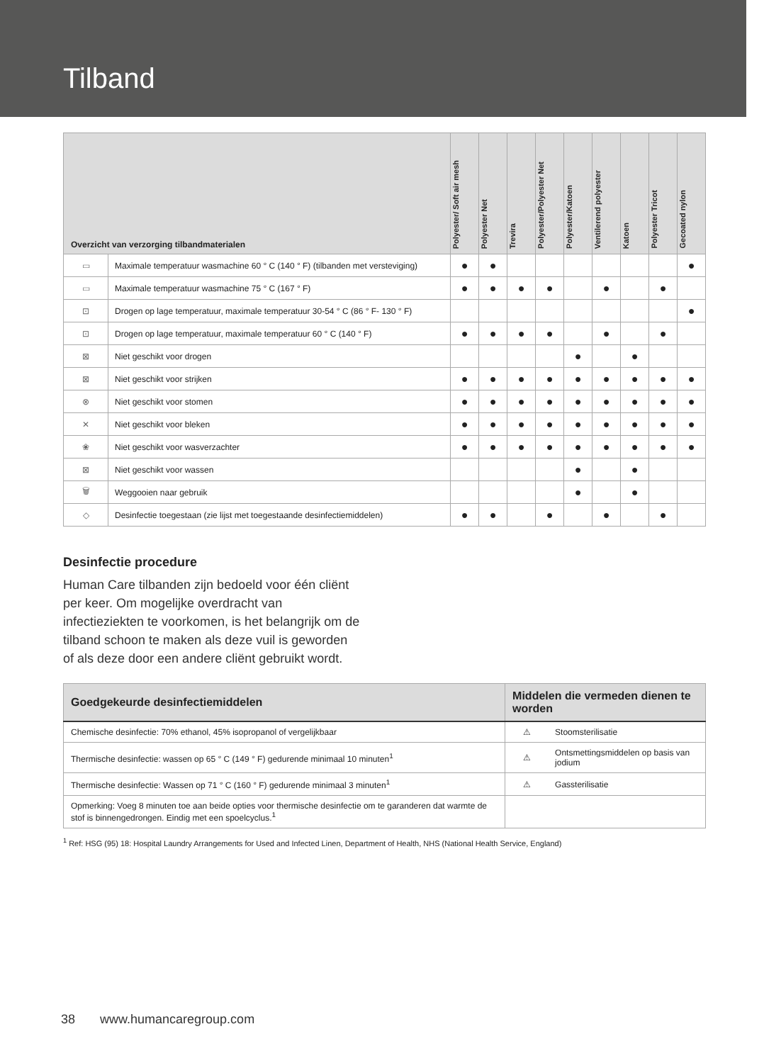Tilband
| Overzicht van verzorging tilbandmaterialen | | Polyester/ Soft air mesh | Polyester Net | Trevira | Polyester/Polyester Net | Polyester/Katoen | Ventilerend polyester | Katoen | Polyester Tricot | Gecoated nylon |
| --- | --- | --- | --- | --- | --- | --- | --- | --- | --- | --- |
| ▭ | Maximale temperatuur wasmachine 60 ° C (140 ° F) (tilbanden met versteviging) | ● | ● | | | | | | | ● |
| ▭ | Maximale temperatuur wasmachine 75 ° C (167 ° F) | ● | ● | ● | ● | | ● | | ● | |
| ⊡ | Drogen op lage temperatuur, maximale temperatuur 30-54 ° C (86 ° F- 130 ° F) | | | | | | | | | ● |
| ⊡ | Drogen op lage temperatuur, maximale temperatuur 60 ° C (140 ° F) | ● | ● | ● | ● | | ● | | ● | |
| ⊠ | Niet geschikt voor drogen | | | | | ● | | ● | | |
| ⊠ | Niet geschikt voor strijken | ● | ● | ● | ● | ● | ● | ● | ● | ● |
| ⊗ | Niet geschikt voor stomen | ● | ● | ● | ● | ● | ● | ● | ● | ● |
| ✕ | Niet geschikt voor bleken | ● | ● | ● | ● | ● | ● | ● | ● | ● |
| ❀ | Niet geschikt voor wasverzachter | ● | ● | ● | ● | ● | ● | ● | ● | ● |
| ⊠ | Niet geschikt voor wassen | | | | | ● | | ● | | |
| 🗑 | Weggooien naar gebruik | | | | | ● | | ● | | |
| ◇ | Desinfectie toegestaan (zie lijst met toegestaande desinfectiemiddelen) | ● | ● | | ● | | ● | | ● | |
Desinfectie procedure
Human Care tilbanden zijn bedoeld voor één cliënt per keer. Om mogelijke overdracht van infectieziekten te voorkomen, is het belangrijk om de tilband schoon te maken als deze vuil is geworden of als deze door een andere cliënt gebruikt wordt.
| Goedgekeurde desinfectiemiddelen | Middelen die vermeden dienen te worden | |
| --- | --- | --- |
| Chemische desinfectie: 70% ethanol, 45% isopropanol of vergelijkbaar | ⚠ | Stoomsterilisatie |
| Thermische desinfectie: wassen op 65 ° C (149 ° F) gedurende minimaal 10 minuten<sup>1</sup> | ⚠ | Ontsmettingsmiddelen op basis van jodium |
| Thermische desinfectie: Wassen op 71 ° C (160 ° F) gedurende minimaal 3 minuten<sup>1</sup> | ⚠ | Gassterilisatie |
| Opmerking: Voeg 8 minuten toe aan beide opties voor thermische desinfectie om te garanderen dat warmte de stof is binnengedrongen. Eindig met een spoelcyclus.<sup>1</sup> | | |
<sup>1</sup> Ref: HSG (95) 18: Hospital Laundry Arrangements for Used and Infected Linen, Department of Health, NHS (National Health Service, England)
38 www.humancaregroup.com